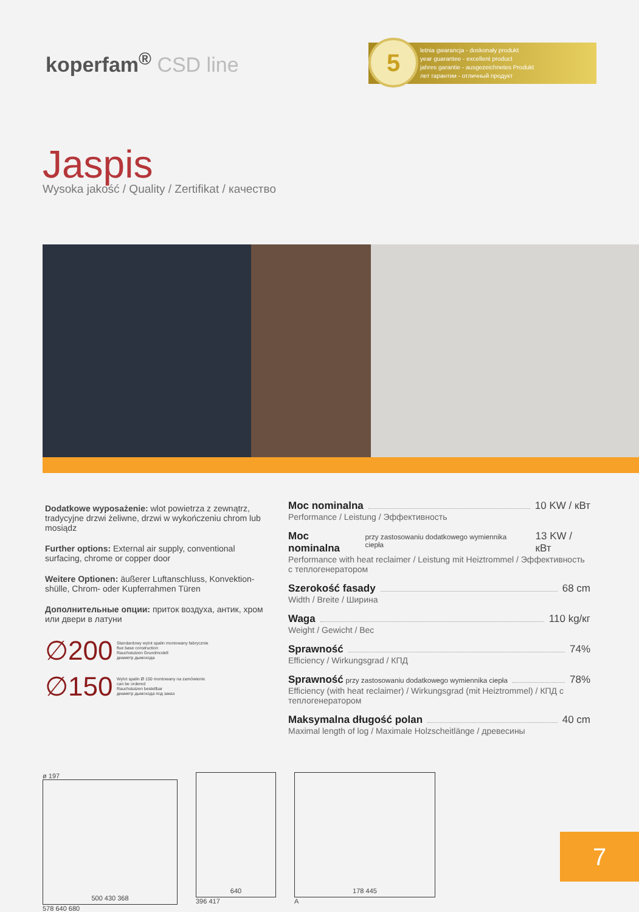koperfam<sup>®</sup> CSD line
5 letnia gwarancja - doskonały produkt
year guarantee - excellent product
jahres garantie - ausgezeichnetes Produkt
лет гарантии - отличный продукт
Jaspis
Wysoka jakość / Quality / Zertifikat / качество
Dodatkowe wyposażenie: wlot powietrza z zewnątrz, tradycyjne drzwi żeliwne, drzwi w wykończeniu chrom lub mosiądz
Further options: External air supply, conventional surfacing, chrome or copper door
Weitere Optionen: äußerer Luftanschluss, Konvektion-shülle, Chrom- oder Kupferrahmen Türen
Дополнительные опции: приток воздуха, антик, хром или двери в латуни
∅200 Standardowy wylot spalin montowany fabrycznie
flue base construction
Rauchstutzen Grundmodell
диаметр дымохода
∅150 Wylot spalin Ø 150 montowany na zamówienie
can be ordered
Rauchstutzen bestellbar
диаметр дымохода под заказ
Moc nominalna 10 KW / кВт
Performance / Leistung / Эффективность
Moc nominalna przy zastosowaniu dodatkowego wymiennika ciepła 13 KW / кВт
Performance with heat reclaimer / Leistung mit Heiztrommel / Эффективность с теплогенератором
Szerokość fasady 68 cm
Width / Breite / Ширина
Waga 110 kg/кг
Weight / Gewicht / Вес
Sprawność 74%
Efficiency / Wirkungsgrad / КПД
Sprawność przy zastosowaniu dodatkowego wymiennika ciepła 78%
Efficiency (with heat reclaimer) / Wirkungsgrad (mit Heiztrommel) / КПД с теплогенератором
Maksymalna długość polan 40 cm
Maximal length of log / Maximale Holzscheitlänge / древесины
ø 197
500 430 368
578 640 680
640
396 417
178 445
A
7